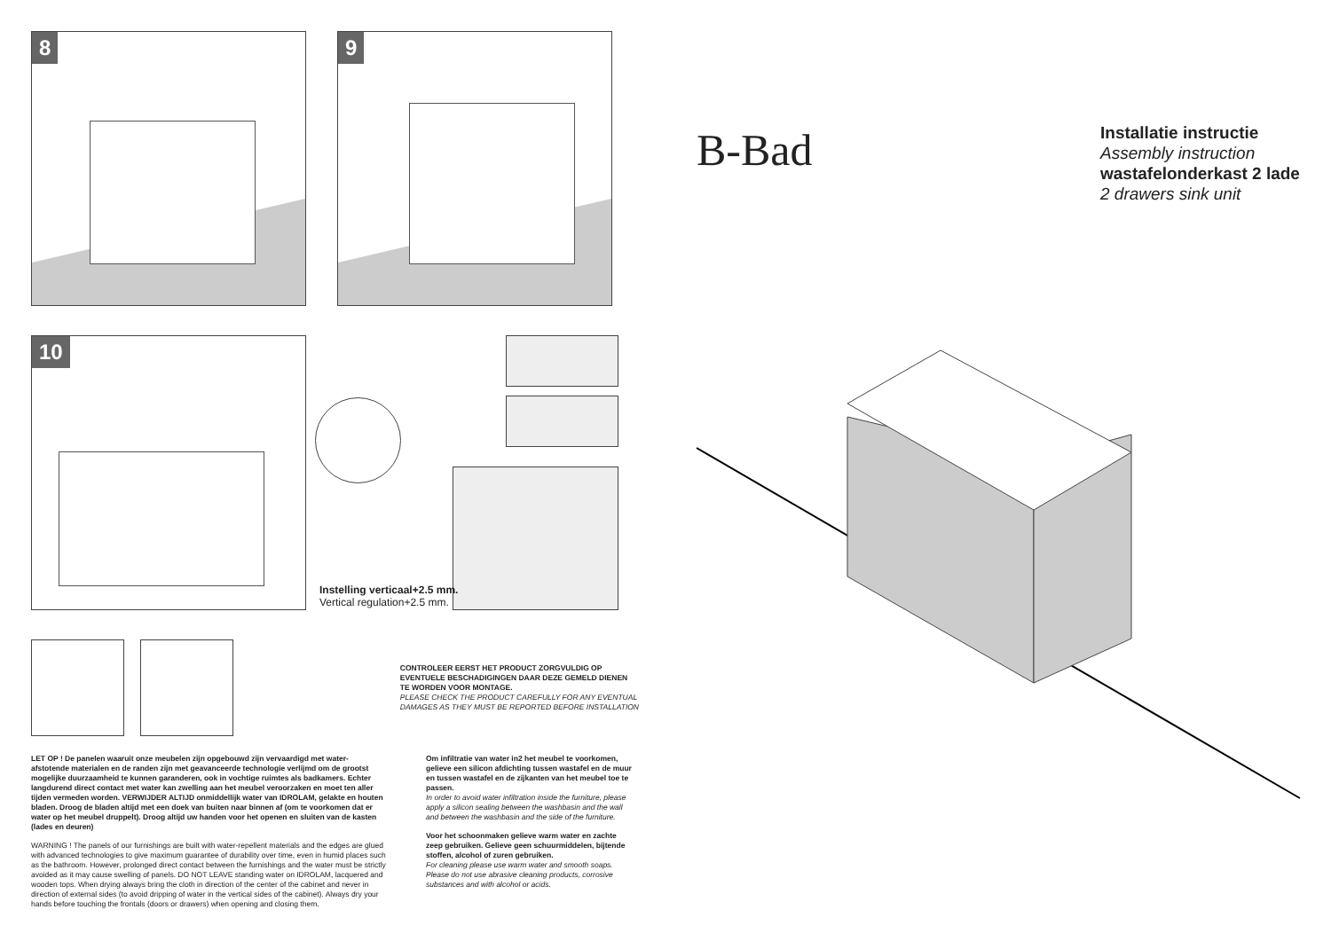8 9
10
Instelling verticaal+2.5 mm.
Vertical regulation+2.5 mm.
CONTROLEER EERST HET PRODUCT ZORGVULDIG OP EVENTUELE BESCHADIGINGEN DAAR DEZE GEMELD DIENEN TE WORDEN VOOR MONTAGE.
PLEASE CHECK THE PRODUCT CAREFULLY FOR ANY EVENTUAL DAMAGES AS THEY MUST BE REPORTED BEFORE INSTALLATION
LET OP ! De panelen waaruit onze meubelen zijn opgebouwd zijn vervaardigd met water-afstotende materialen en de randen zijn met geavanceerde technologie verlijmd om de grootst mogelijke duurzaamheid te kunnen garanderen, ook in vochtige ruimtes als badkamers. Echter langdurend direct contact met water kan zwelling aan het meubel veroorzaken en moet ten aller tijden vermeden worden. VERWIJDER ALTIJD onmiddellijk water van IDROLAM, gelakte en houten bladen. Droog de bladen altijd met een doek van buiten naar binnen af (om te voorkomen dat er water op het meubel druppelt). Droog altijd uw handen voor het openen en sluiten van de kasten (lades en deuren)
WARNING ! The panels of our furnishings are built with water-repellent materials and the edges are glued with advanced technologies to give maximum guarantee of durability over time, even in humid places such as the bathroom. However, prolonged direct contact between the furnishings and the water must be strictly avoided as it may cause swelling of panels. DO NOT LEAVE standing water on IDROLAM, lacquered and wooden tops. When drying always bring the cloth in direction of the center of the cabinet and never in direction of external sides (to avoid dripping of water in the vertical sides of the cabinet). Always dry your hands before touching the frontals (doors or drawers) when opening and closing them.
Om infiltratie van water in2 het meubel te voorkomen, gelieve een silicon afdichting tussen wastafel en de muur en tussen wastafel en de zijkanten van het meubel toe te passen.
In order to avoid water infiltration inside the furniture, please apply a silicon sealing between the washbasin and the wall and between the washbasin and the side of the furniture.
Voor het schoonmaken gelieve warm water en zachte zeep gebruiken. Gelieve geen schuurmiddelen, bijtende stoffen, alcohol of zuren gebruiken.
For cleaning please use warm water and smooth soaps. Please do not use abrasive cleaning products, corrosive substances and with alcohol or acids.
B-Bad
Installatie instructie
Assembly instruction
wastafelonderkast 2 lade
2 drawers sink unit